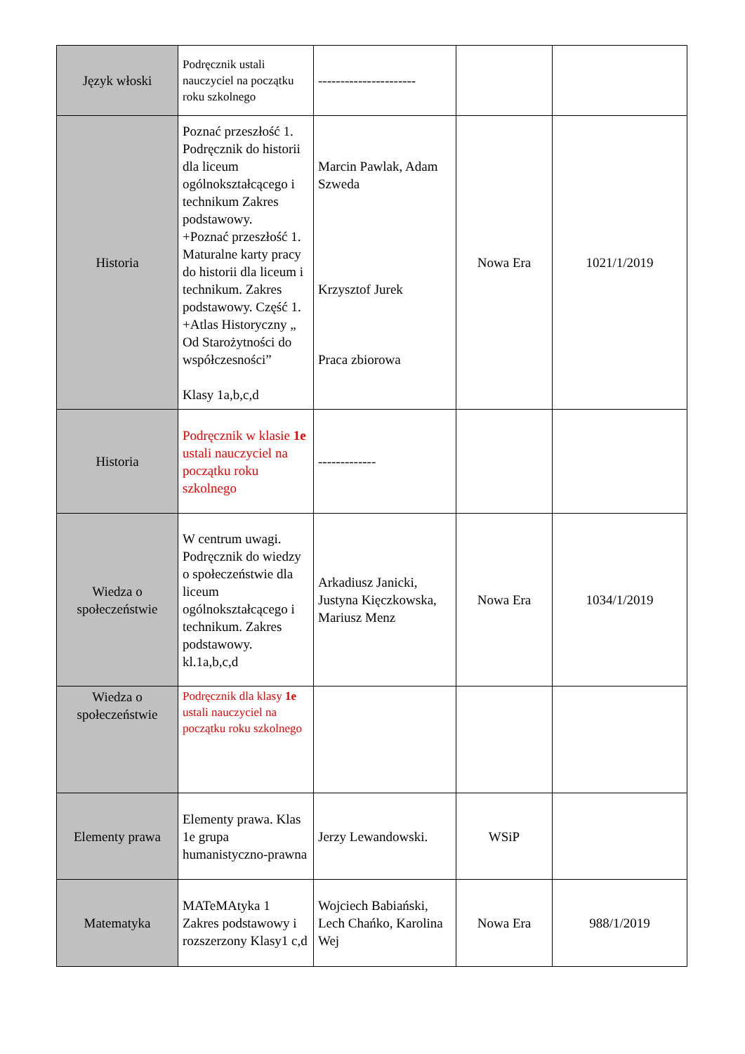| Język włoski | Podręcznik ustali nauczyciel na początku roku szkolnego | ---------------------- | | |
| Historia | Poznać przeszłość 1. Podręcznik do historii dla liceum ogólnokształcącego i technikum Zakres podstawowy. +Poznać przeszłość 1. Maturalne karty pracy do historii dla liceum i technikum. Zakres podstawowy. Część 1. +Atlas Historyczny „ Od Starożytności do współczesności” Klasy 1a,b,c,d | Marcin Pawlak, Adam Szweda Krzysztof Jurek Praca zbiorowa | Nowa Era | 1021/1/2019 |
| Historia | Podręcznik w klasie 1e ustali nauczyciel na początku roku szkolnego | ------------- | | |
| Wiedza o społeczeństwie | W centrum uwagi. Podręcznik do wiedzy o społeczeństwie dla liceum ogólnokształcącego i technikum. Zakres podstawowy. kl.1a,b,c,d | Arkadiusz Janicki, Justyna Kięczkowska, Mariusz Menz | Nowa Era | 1034/1/2019 |
| Wiedza o społeczeństwie | Podręcznik dla klasy 1e ustali nauczyciel na początku roku szkolnego | | | |
| Elementy prawa | Elementy prawa. Klas 1e grupa humanistyczno-prawna | Jerzy Lewandowski. | WSiP | |
| Matematyka | MATeMAtyka 1 Zakres podstawowy i rozszerzony Klasy1 c,d | Wojciech Babiański, Lech Chańko, Karolina Wej | Nowa Era | 988/1/2019 |